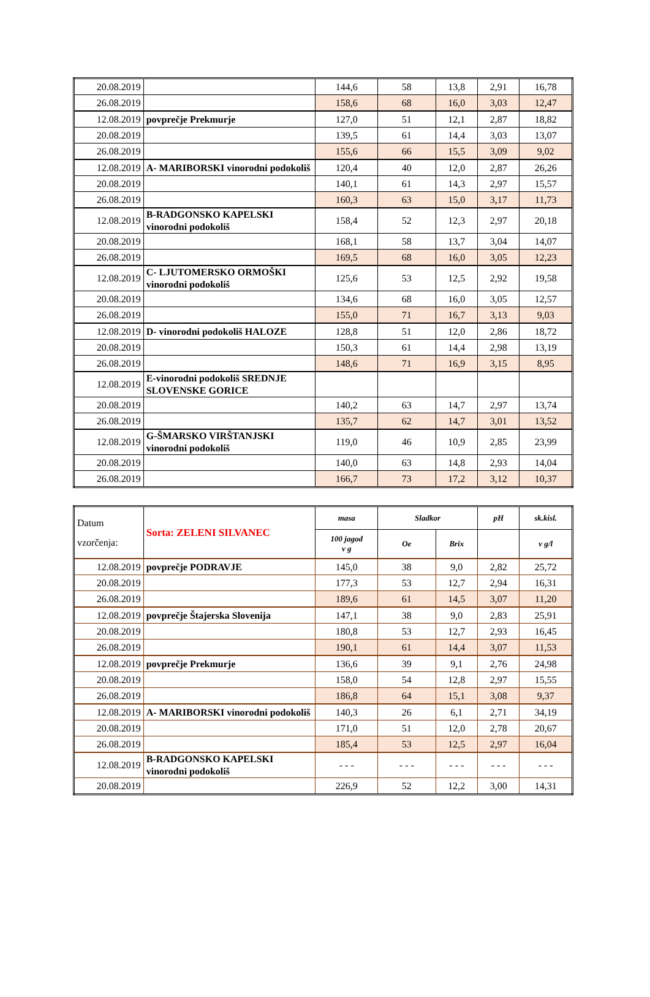| 20.08.2019 | | 144,6 | 58 | 13,8 | 2,91 | 16,78 |
| 26.08.2019 | | 158,6 | 68 | 16,0 | 3,03 | 12,47 |
| 12.08.2019 | povprečje Prekmurje | 127,0 | 51 | 12,1 | 2,87 | 18,82 |
| 20.08.2019 | | 139,5 | 61 | 14,4 | 3,03 | 13,07 |
| 26.08.2019 | | 155,6 | 66 | 15,5 | 3,09 | 9,02 |
| 12.08.2019 | A- MARIBORSKI vinorodni podokoliš | 120,4 | 40 | 12,0 | 2,87 | 26,26 |
| 20.08.2019 | | 140,1 | 61 | 14,3 | 2,97 | 15,57 |
| 26.08.2019 | | 160,3 | 63 | 15,0 | 3,17 | 11,73 |
| 12.08.2019 | B-RADGONSKO KAPELSKI vinorodni podokoliš | 158,4 | 52 | 12,3 | 2,97 | 20,18 |
| 20.08.2019 | | 168,1 | 58 | 13,7 | 3,04 | 14,07 |
| 26.08.2019 | | 169,5 | 68 | 16,0 | 3,05 | 12,23 |
| 12.08.2019 | C- LJUTOMERSKO ORMOŠKI vinorodni podokoliš | 125,6 | 53 | 12,5 | 2,92 | 19,58 |
| 20.08.2019 | | 134,6 | 68 | 16,0 | 3,05 | 12,57 |
| 26.08.2019 | | 155,0 | 71 | 16,7 | 3,13 | 9,03 |
| 12.08.2019 | D- vinorodni podokoliš HALOZE | 128,8 | 51 | 12,0 | 2,86 | 18,72 |
| 20.08.2019 | | 150,3 | 61 | 14,4 | 2,98 | 13,19 |
| 26.08.2019 | | 148,6 | 71 | 16,9 | 3,15 | 8,95 |
| 12.08.2019 | E-vinorodni podokoliš SREDNJE SLOVENSKE GORICE | | | | | |
| 20.08.2019 | | 140,2 | 63 | 14,7 | 2,97 | 13,74 |
| 26.08.2019 | | 135,7 | 62 | 14,7 | 3,01 | 13,52 |
| 12.08.2019 | G-ŠMARSKO VIRŠTANJSKI vinorodni podokoliš | 119,0 | 46 | 10,9 | 2,85 | 23,99 |
| 20.08.2019 | | 140,0 | 63 | 14,8 | 2,93 | 14,04 |
| 26.08.2019 | | 166,7 | 73 | 17,2 | 3,12 | 10,37 |
| Datum vzorčenja: | Sorta: ZELENI SILVANEC | masa | Sladkor | | pH | sk.kisl. |
| | | 100 jagod v g | Oe | Brix | | v g/l |
| 12.08.2019 | povprečje PODRAVJE | 145,0 | 38 | 9,0 | 2,82 | 25,72 |
| 20.08.2019 | | 177,3 | 53 | 12,7 | 2,94 | 16,31 |
| 26.08.2019 | | 189,6 | 61 | 14,5 | 3,07 | 11,20 |
| 12.08.2019 | povprečje Štajerska Slovenija | 147,1 | 38 | 9,0 | 2,83 | 25,91 |
| 20.08.2019 | | 180,8 | 53 | 12,7 | 2,93 | 16,45 |
| 26.08.2019 | | 190,1 | 61 | 14,4 | 3,07 | 11,53 |
| 12.08.2019 | povprečje Prekmurje | 136,6 | 39 | 9,1 | 2,76 | 24,98 |
| 20.08.2019 | | 158,0 | 54 | 12,8 | 2,97 | 15,55 |
| 26.08.2019 | | 186,8 | 64 | 15,1 | 3,08 | 9,37 |
| 12.08.2019 | A- MARIBORSKI vinorodni podokoliš | 140,3 | 26 | 6,1 | 2,71 | 34,19 |
| 20.08.2019 | | 171,0 | 51 | 12,0 | 2,78 | 20,67 |
| 26.08.2019 | | 185,4 | 53 | 12,5 | 2,97 | 16,04 |
| 12.08.2019 | B-RADGONSKO KAPELSKI vinorodni podokoliš | - - - | - - - | - - - | - - - | - - - |
| 20.08.2019 | | 226,9 | 52 | 12,2 | 3,00 | 14,31 |